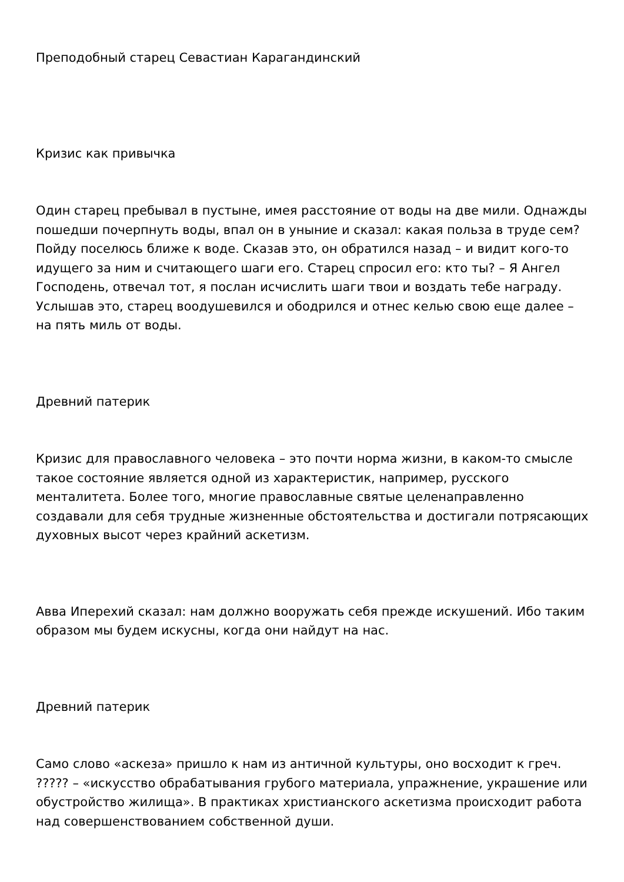Преподобный старец Севастиан Карагандинский
Кризис как привычка
Один старец пребывал в пустыне, имея расстояние от воды на две мили. Однажды пошедши почерпнуть воды, впал он в уныние и сказал: какая польза в труде сем? Пойду поселюсь ближе к воде. Сказав это, он обратился назад – и видит кого-то идущего за ним и считающего шаги его. Старец спросил его: кто ты? – Я Ангел Господень, отвечал тот, я послан исчислить шаги твои и воздать тебе награду. Услышав это, старец воодушевился и ободрился и отнес келью свою еще далее – на пять миль от воды.
Древний патерик
Кризис для православного человека – это почти норма жизни, в каком-то смысле такое состояние является одной из характеристик, например, русского менталитета. Более того, многие православные святые целенаправленно создавали для себя трудные жизненные обстоятельства и достигали потрясающих духовных высот через крайний аскетизм.
Авва Иперехий сказал: нам должно вооружать себя прежде искушений. Ибо таким образом мы будем искусны, когда они найдут на нас.
Древний патерик
Само слово «аскеза» пришло к нам из античной культуры, оно восходит к греч. ????? – «искусство обрабатывания грубого материала, упражнение, украшение или обустройство жилища». В практиках христианского аскетизма происходит работа над совершенствованием собственной души.